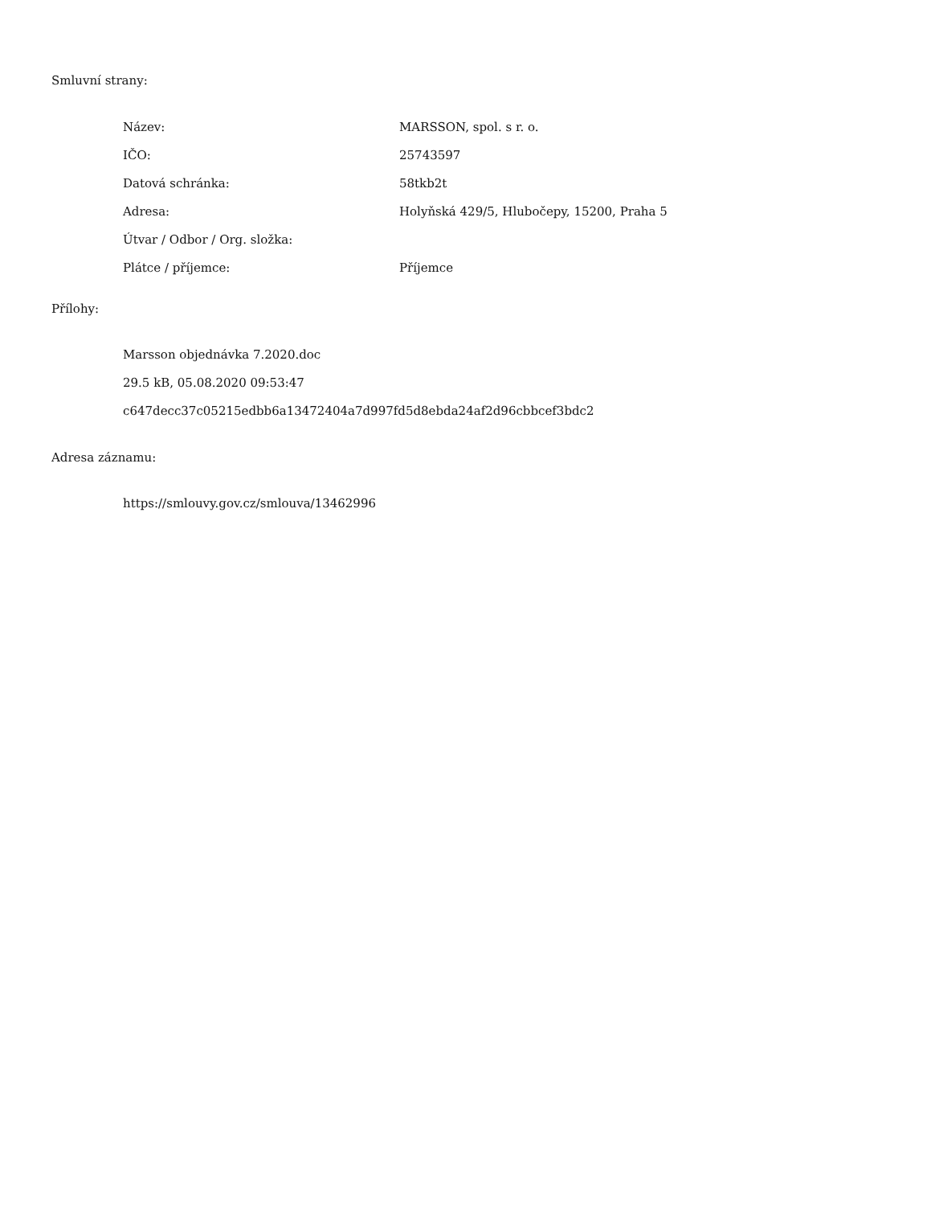Smluvní strany:
| Název: | MARSSON, spol. s r. o. |
| IČO: | 25743597 |
| Datová schránka: | 58tkb2t |
| Adresa: | Holyňská 429/5, Hlubočepy, 15200, Praha 5 |
| Útvar / Odbor / Org. složka: | |
| Plátce / příjemce: | Příjemce |
Přílohy:
Marsson objednávka 7.2020.doc
29.5 kB, 05.08.2020 09:53:47
c647decc37c05215edbb6a13472404a7d997fd5d8ebda24af2d96cbbcef3bdc2
Adresa záznamu:
https://smlouvy.gov.cz/smlouva/13462996